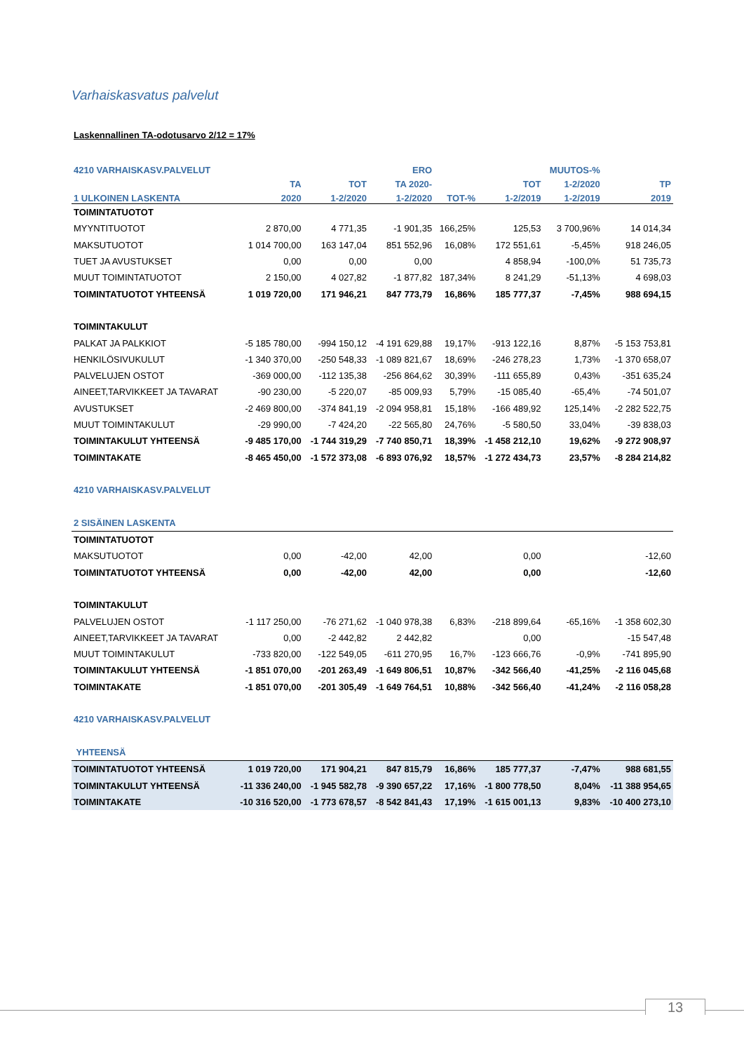Varhaiskasvatus palvelut
Laskennallinen TA-odotusarvo 2/12 = 17%
| 4210 VARHAISKASV.PALVELUT | | | ERO | | | MUUTOS-% | |
| --- | --- | --- | --- | --- | --- | --- | --- |
| | TA | TOT | TA 2020- | | TOT | 1-2/2020 | TP |
| 1 ULKOINEN LASKENTA | 2020 | 1-2/2020 | 1-2/2020 | TOT-% | 1-2/2019 | 1-2/2019 | 2019 |
| TOIMINTATUOTOT | | | | | | | |
| MYYNTITUOTOT | 2 870,00 | 4 771,35 | -1 901,35 | 166,25% | 125,53 | 3 700,96% | 14 014,34 |
| MAKSUTUOTOT | 1 014 700,00 | 163 147,04 | 851 552,96 | 16,08% | 172 551,61 | -5,45% | 918 246,05 |
| TUET JA AVUSTUKSET | 0,00 | 0,00 | 0,00 | | 4 858,94 | -100,0% | 51 735,73 |
| MUUT TOIMINTATUOTOT | 2 150,00 | 4 027,82 | -1 877,82 | 187,34% | 8 241,29 | -51,13% | 4 698,03 |
| TOIMINTATUOTOT YHTEENSÄ | 1 019 720,00 | 171 946,21 | 847 773,79 | 16,86% | 185 777,37 | -7,45% | 988 694,15 |
| TOIMINTAKULUT | | | | | | | |
| PALKAT JA PALKKIOT | -5 185 780,00 | -994 150,12 | -4 191 629,88 | 19,17% | -913 122,16 | 8,87% | -5 153 753,81 |
| HENKILÖSIVUKULUT | -1 340 370,00 | -250 548,33 | -1 089 821,67 | 18,69% | -246 278,23 | 1,73% | -1 370 658,07 |
| PALVELUJEN OSTOT | -369 000,00 | -112 135,38 | -256 864,62 | 30,39% | -111 655,89 | 0,43% | -351 635,24 |
| AINEET,TARVIKKEET JA TAVARAT | -90 230,00 | -5 220,07 | -85 009,93 | 5,79% | -15 085,40 | -65,4% | -74 501,07 |
| AVUSTUKSET | -2 469 800,00 | -374 841,19 | -2 094 958,81 | 15,18% | -166 489,92 | 125,14% | -2 282 522,75 |
| MUUT TOIMINTAKULUT | -29 990,00 | -7 424,20 | -22 565,80 | 24,76% | -5 580,50 | 33,04% | -39 838,03 |
| TOIMINTAKULUT YHTEENSÄ | -9 485 170,00 | -1 744 319,29 | -7 740 850,71 | 18,39% | -1 458 212,10 | 19,62% | -9 272 908,97 |
| TOIMINTAKATE | -8 465 450,00 | -1 572 373,08 | -6 893 076,92 | 18,57% | -1 272 434,73 | 23,57% | -8 284 214,82 |
| 4210 VARHAISKASV.PALVELUT | | | | | | | |
| 2 SISÄINEN LASKENTA | | | | | | | |
| TOIMINTATUOTOT | | | | | | | |
| MAKSUTUOTOT | 0,00 | -42,00 | 42,00 | | 0,00 | | -12,60 |
| TOIMINTATUOTOT YHTEENSÄ | 0,00 | -42,00 | 42,00 | | 0,00 | | -12,60 |
| TOIMINTAKULUT | | | | | | | |
| PALVELUJEN OSTOT | -1 117 250,00 | -76 271,62 | -1 040 978,38 | 6,83% | -218 899,64 | -65,16% | -1 358 602,30 |
| AINEET,TARVIKKEET JA TAVARAT | 0,00 | -2 442,82 | 2 442,82 | | 0,00 | | -15 547,48 |
| MUUT TOIMINTAKULUT | -733 820,00 | -122 549,05 | -611 270,95 | 16,7% | -123 666,76 | -0,9% | -741 895,90 |
| TOIMINTAKULUT YHTEENSÄ | -1 851 070,00 | -201 263,49 | -1 649 806,51 | 10,87% | -342 566,40 | -41,25% | -2 116 045,68 |
| TOIMINTAKATE | -1 851 070,00 | -201 305,49 | -1 649 764,51 | 10,88% | -342 566,40 | -41,24% | -2 116 058,28 |
| 4210 VARHAISKASV.PALVELUT | | | | | | | |
| YHTEENSÄ | | | | | | | |
| TOIMINTATUOTOT YHTEENSÄ | 1 019 720,00 | 171 904,21 | 847 815,79 | 16,86% | 185 777,37 | -7,47% | 988 681,55 |
| TOIMINTAKULUT YHTEENSÄ | -11 336 240,00 | -1 945 582,78 | -9 390 657,22 | 17,16% | -1 800 778,50 | 8,04% | -11 388 954,65 |
| TOIMINTAKATE | -10 316 520,00 | -1 773 678,57 | -8 542 841,43 | 17,19% | -1 615 001,13 | 9,83% | -10 400 273,10 |
13